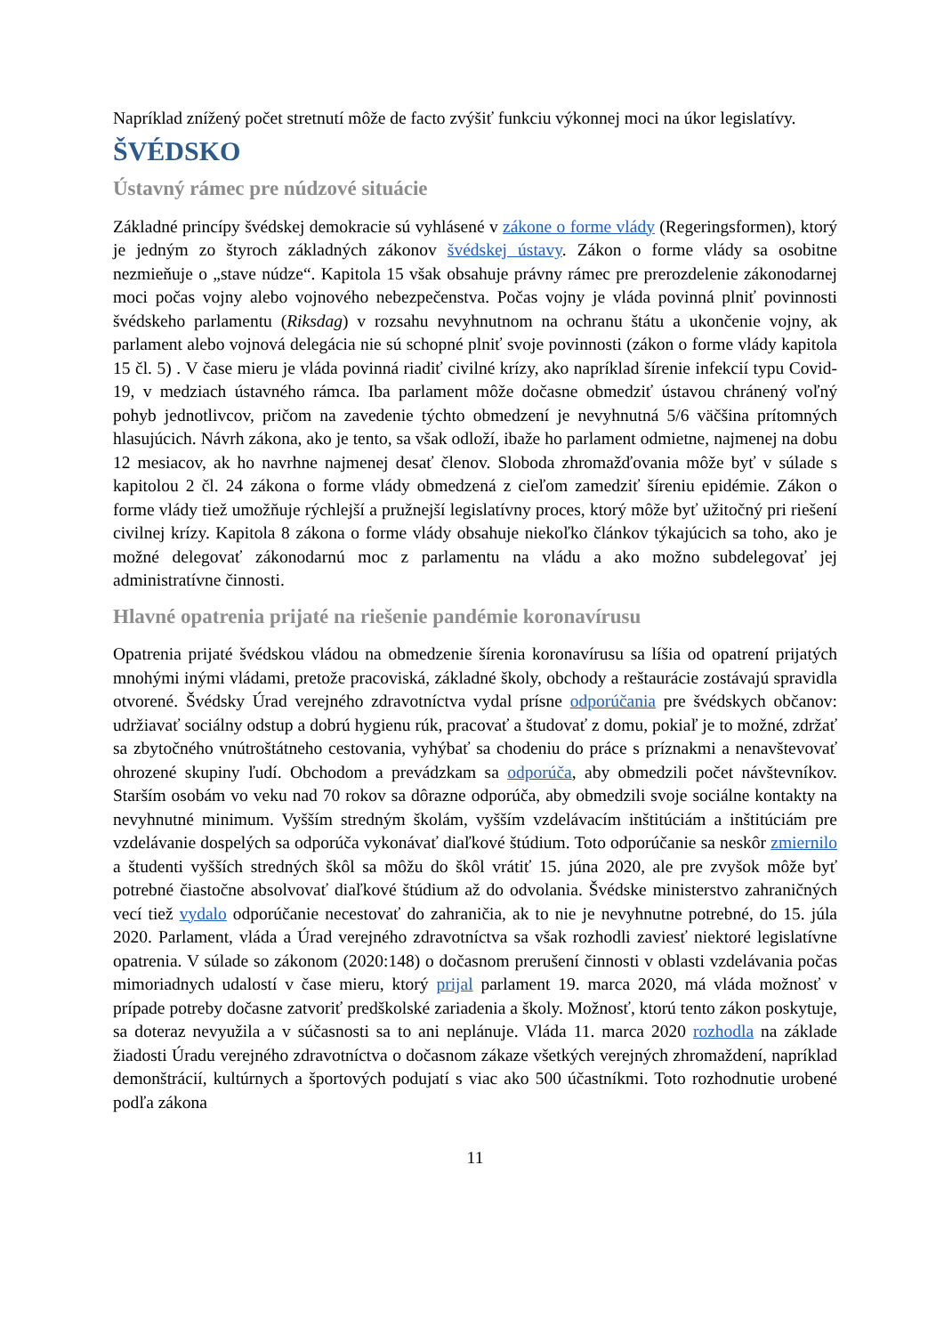Napríklad znížený počet stretnutí môže de facto zvýšiť funkciu výkonnej moci na úkor legislatívy.
ŠVÉDSKO
Ústavný rámec pre núdzové situácie
Základné princípy švédskej demokracie sú vyhlásené v zákone o forme vlády (Regeringsformen), ktorý je jedným zo štyroch základných zákonov švédskej ústavy. Zákon o forme vlády sa osobitne nezmieňuje o „stave núdze“. Kapitola 15 však obsahuje právny rámec pre prerozdelenie zákonodarnej moci počas vojny alebo vojnového nebezpečenstva. Počas vojny je vláda povinná plniť povinnosti švédskeho parlamentu (Riksdag) v rozsahu nevyhnutnom na ochranu štátu a ukončenie vojny, ak parlament alebo vojnová delegácia nie sú schopné plniť svoje povinnosti (zákon o forme vlády kapitola 15 čl. 5) . V čase mieru je vláda povinná riadiť civilné krízy, ako napríklad šírenie infekcií typu Covid-19, v medziach ústavného rámca. Iba parlament môže dočasne obmedziť ústavou chránený voľný pohyb jednotlivcov, pričom na zavedenie týchto obmedzení je nevyhnutná 5/6 väčšina prítomných hlasujúcich. Návrh zákona, ako je tento, sa však odloží, ibaže ho parlament odmietne, najmenej na dobu 12 mesiacov, ak ho navrhne najmenej desať členov. Sloboda zhromažďovania môže byť v súlade s kapitolou 2 čl. 24 zákona o forme vlády obmedzená z cieľom zamedziť šíreniu epidémie. Zákon o forme vlády tiež umožňuje rýchlejší a pružnejší legislatívny proces, ktorý môže byť užitočný pri riešení civilnej krízy. Kapitola 8 zákona o forme vlády obsahuje niekoľko článkov týkajúcich sa toho, ako je možné delegovať zákonodarnú moc z parlamentu na vládu a ako možno subdelegovať jej administratívne činnosti.
Hlavné opatrenia prijaté na riešenie pandémie koronavírusu
Opatrenia prijaté švédskou vládou na obmedzenie šírenia koronavírusu sa líšia od opatrení prijatých mnohými inými vládami, pretože pracoviská, základné školy, obchody a reštaurácie zostávajú spravidla otvorené. Švédsky Úrad verejného zdravotníctva vydal prísne odporúčania pre švédskych občanov: udržiavať sociálny odstup a dobrú hygienu rúk, pracovať a študovať z domu, pokiaľ je to možné, zdržať sa zbytočného vnútroštátneho cestovania, vyhýbať sa chodeniu do práce s príznakmi a nenavštevovať ohrozené skupiny ľudí. Obchodom a prevádzkam sa odporúča, aby obmedzili počet návštevníkov. Starším osobám vo veku nad 70 rokov sa dôrazne odporúča, aby obmedzili svoje sociálne kontakty na nevyhnutné minimum. Vyšším stredným školám, vyšším vzdelávacím inštitúciám a inštitúciám pre vzdelávanie dospelých sa odporúča vykonávať diaľkové štúdium. Toto odporúčanie sa neskôr zmiernilo a študenti vyšších stredných škôl sa môžu do škôl vrátiť 15. júna 2020, ale pre zvyšok môže byť potrebné čiastočne absolvovať diaľkové štúdium až do odvolania. Švédske ministerstvo zahraničných vecí tiež vydalo odporúčanie necestovať do zahraničia, ak to nie je nevyhnutne potrebné, do 15. júla 2020. Parlament, vláda a Úrad verejného zdravotníctva sa však rozhodli zaviesť niektoré legislatívne opatrenia. V súlade so zákonom (2020:148) o dočasnom prerušení činnosti v oblasti vzdelávania počas mimoriadnych udalostí v čase mieru, ktorý prijal parlament 19. marca 2020, má vláda možnosť v prípade potreby dočasne zatvoriť predškolské zariadenia a školy. Možnosť, ktorú tento zákon poskytuje, sa doteraz nevyužila a v súčasnosti sa to ani neplánuje. Vláda 11. marca 2020 rozhodla na základe žiadosti Úradu verejného zdravotníctva o dočasnom zákaze všetkých verejných zhromaždení, napríklad demonštrácií, kultúrnych a športových podujatí s viac ako 500 účastníkmi. Toto rozhodnutie urobené podľa zákona
11